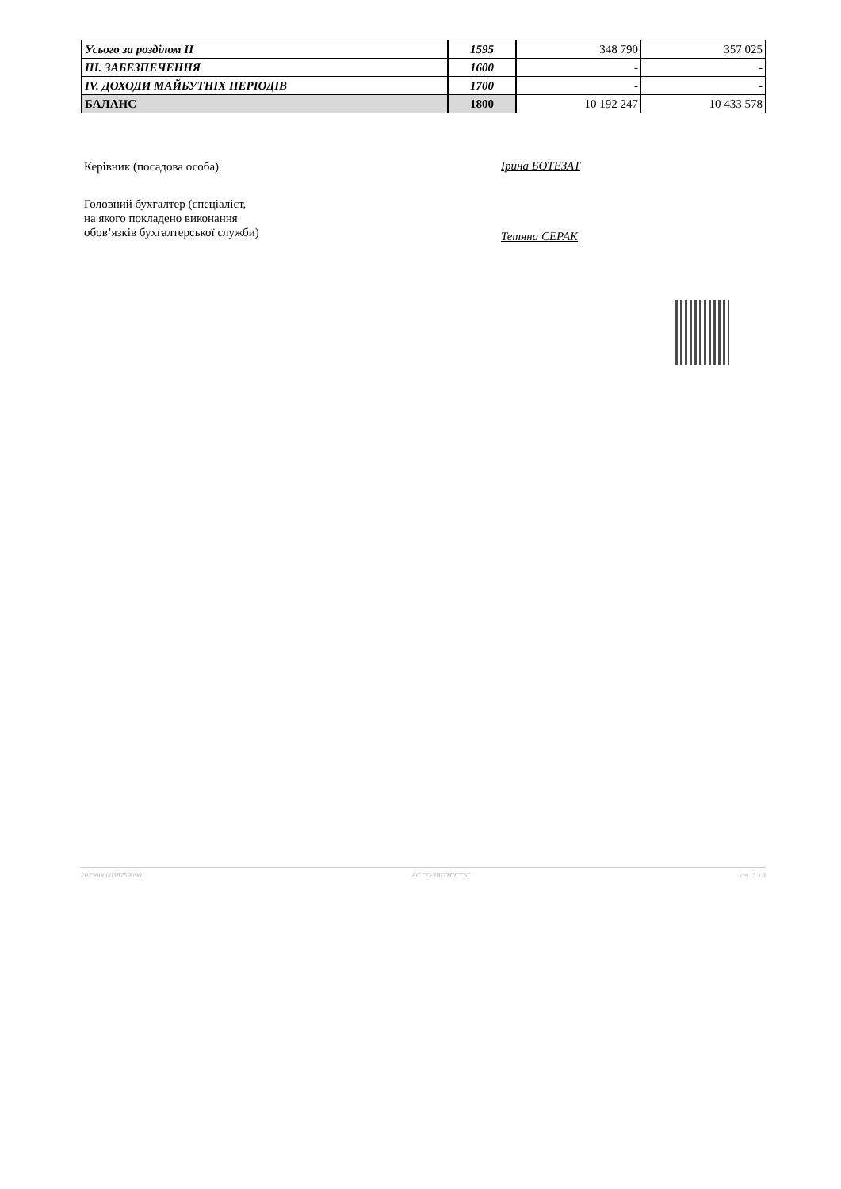| Усього за розділом II | 1595 | 348 790 | 357 025 |
| III. ЗАБЕЗПЕЧЕННЯ | 1600 | - | - |
| IV. ДОХОДИ МАЙБУТНІХ ПЕРІОДІВ | 1700 | - | - |
| БАЛАНС | 1800 | 10 192 247 | 10 433 578 |
Керівник (посадова особа) Ірина БОТЕЗАТ
Головний бухгалтер (спеціаліст,
на якого покладено виконання
обов’язків бухгалтерської служби)
Тетяна СЕРАК
20230000038259090 АС "Є-ЗВІТНІСТЬ" ст. 3 з 3